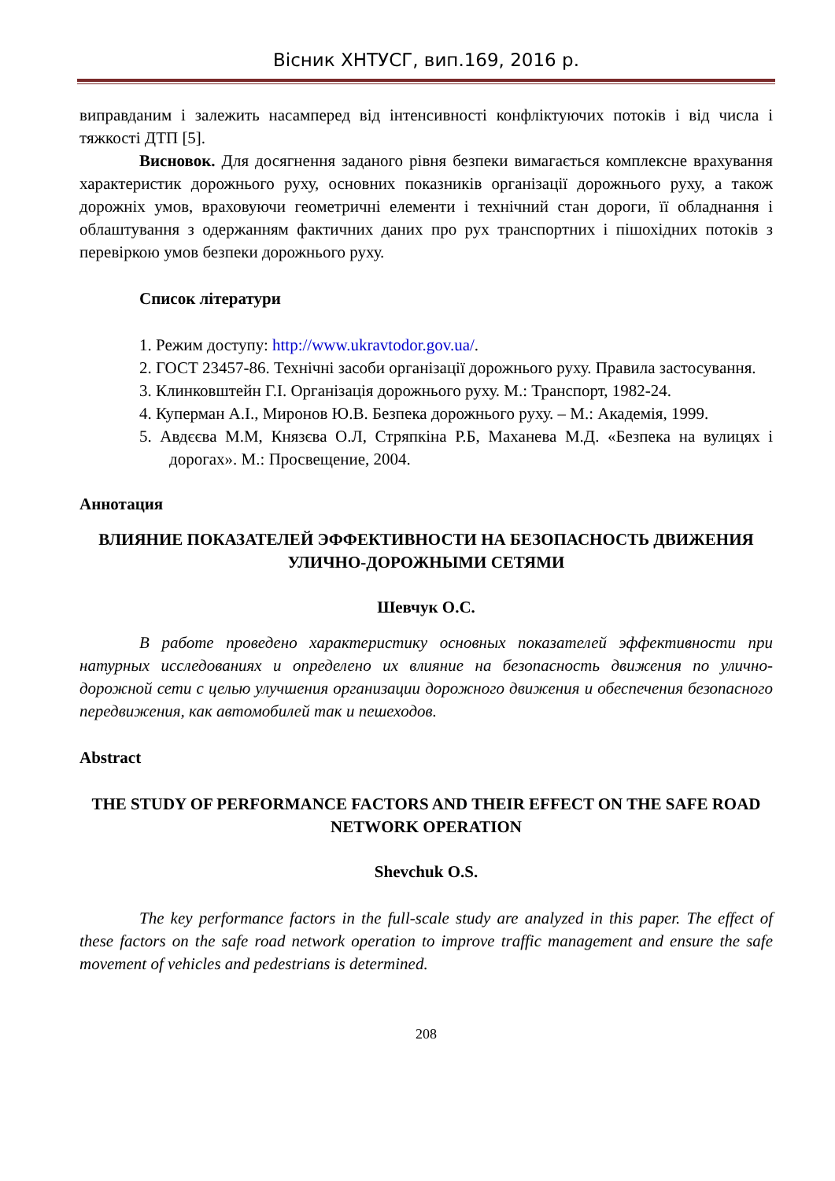Вісник ХНТУСГ, вип.169, 2016 р.
виправданим і залежить насамперед від інтенсивності конфліктуючих потоків і від числа і тяжкості ДТП [5].
Висновок. Для досягнення заданого рівня безпеки вимагається комплексне врахування характеристик дорожнього руху, основних показників організації дорожнього руху, а також дорожніх умов, враховуючи геометричні елементи і технічний стан дороги, її обладнання і облаштування з одержанням фактичних даних про рух транспортних і пішохідних потоків з перевіркою умов безпеки дорожнього руху.
Список літератури
1. Режим доступу: http://www.ukravtodor.gov.ua/.
2. ГОСТ 23457-86. Технічні засоби організації дорожнього руху. Правила застосування.
3. Клинковштейн Г.І. Організація дорожнього руху. М.: Транспорт, 1982-24.
4. Куперман А.І., Миронов Ю.В. Безпека дорожнього руху. – М.: Академія, 1999.
5. Авдєєва М.М, Князєва О.Л, Стряпкіна Р.Б, Маханева М.Д. «Безпека на вулицях і дорогах». М.: Просвещение, 2004.
Аннотация
ВЛИЯНИЕ ПОКАЗАТЕЛЕЙ ЭФФЕКТИВНОСТИ НА БЕЗОПАСНОСТЬ ДВИЖЕНИЯ УЛИЧНО-ДОРОЖНЫМИ СЕТЯМИ
Шевчук О.С.
В работе проведено характеристику основных показателей эффективности при натурных исследованиях и определено их влияние на безопасность движения по улично-дорожной сети с целью улучшения организации дорожного движения и обеспечения безопасного передвижения, как автомобилей так и пешеходов.
Abstract
THE STUDY OF PERFORMANCE FACTORS AND THEIR EFFECT ON THE SAFE ROAD NETWORK OPERATION
Shevchuk O.S.
The key performance factors in the full-scale study are analyzed in this paper. The effect of these factors on the safe road network operation to improve traffic management and ensure the safe movement of vehicles and pedestrians is determined.
208